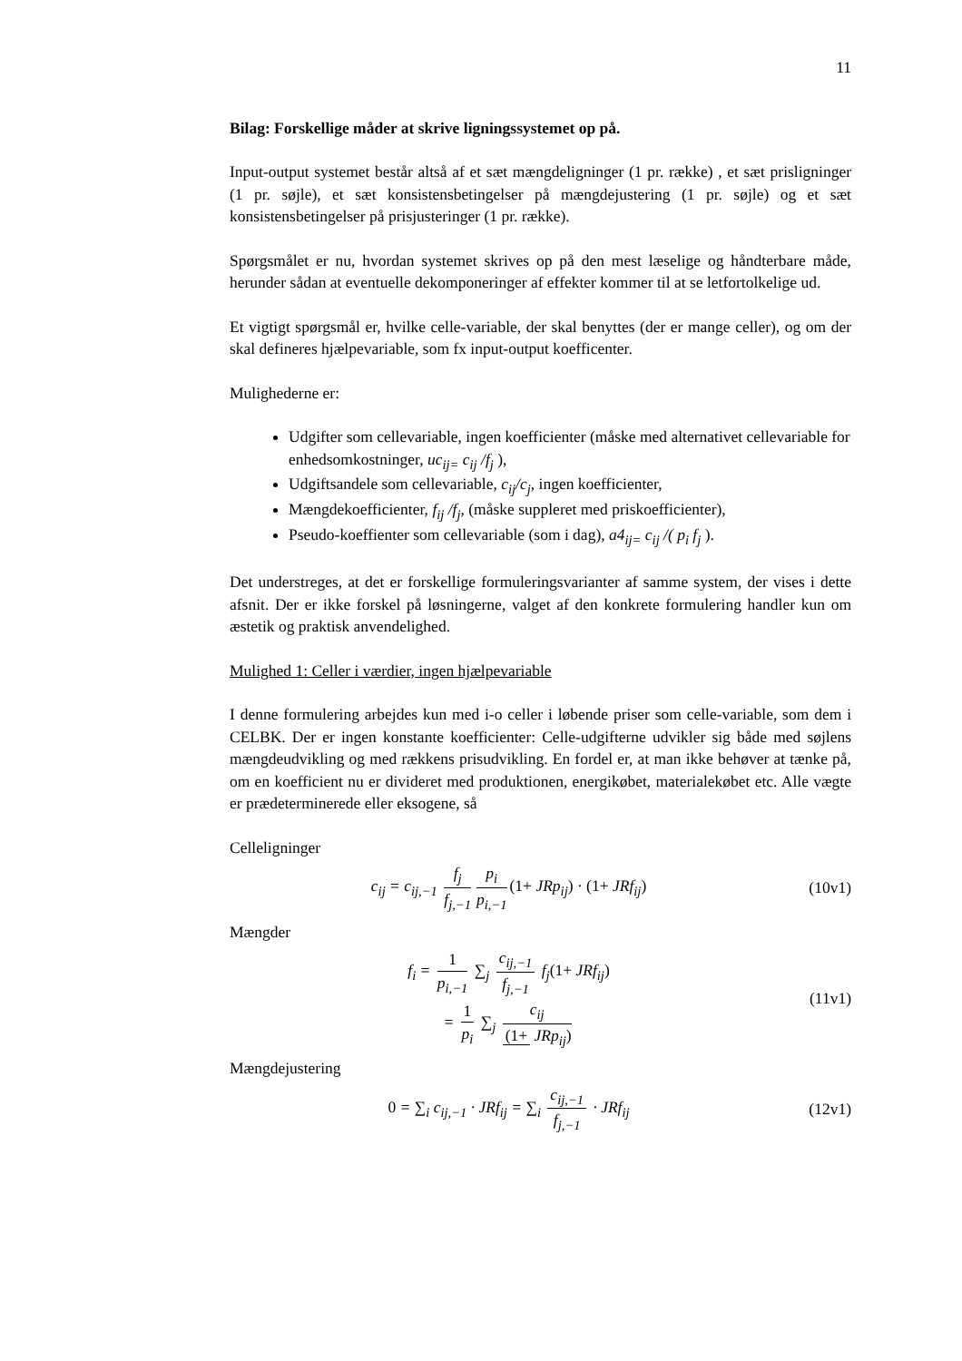11
Bilag: Forskellige måder at skrive ligningssystemet op på.
Input-output systemet består altså af et sæt mængdeligninger (1 pr. række) , et sæt prisligninger (1 pr. søjle), et sæt konsistensbetingelser på mængdejustering (1 pr. søjle) og et sæt konsistensbetingelser på prisjusteringer (1 pr. række).
Spørgsmålet er nu, hvordan systemet skrives op på den mest læselige og håndterbare måde, herunder sådan at eventuelle dekomponeringer af effekter kommer til at se letfortolkelige ud.
Et vigtigt spørgsmål er, hvilke celle-variable, der skal benyttes (der er mange celler), og om der skal defineres hjælpevariable, som fx input-output koefficenter.
Mulighederne er:
Udgifter som cellevariable, ingen koefficienter (måske med alternativet cellevariable for enhedsomkostninger, uc<sub>ij=</sub> c<sub>ij</sub> /f<sub>j</sub> ),
Udgiftsandele som cellevariable, c<sub>ij</sub>/c<sub>j</sub>, ingen koefficienter,
Mængdekoefficienter, f<sub>ij</sub> /f<sub>j</sub>, (måske suppleret med priskoefficienter),
Pseudo-koeffienter som cellevariable (som i dag), a4<sub>ij=</sub> c<sub>ij</sub> /( p<sub>i</sub> f<sub>j</sub> ).
Det understreges, at det er forskellige formuleringsvarianter af samme system, der vises i dette afsnit. Der er ikke forskel på løsningerne, valget af den konkrete formulering handler kun om æstetik og praktisk anvendelighed.
Mulighed 1: Celler i værdier, ingen hjælpevariable
I denne formulering arbejdes kun med i-o celler i løbende priser som celle-variable, som dem i CELBK. Der er ingen konstante koefficienter: Celle-udgifterne udvikler sig både med søjlens mængdeudvikling og med rækkens prisudvikling. En fordel er, at man ikke behøver at tænke på, om en koefficient nu er divideret med produktionen, energikøbet, materialekøbet etc. Alle vægte er prædeterminerede eller eksogene, så
Celleligninger
c<sub>ij</sub> = c<sub>ij,−1</sub> f<sub>j</sub> f<sub>j,−1</sub> p<sub>i</sub> p<sub>i,−1</sub> (1+ JRp<sub>ij</sub>) · (1+ JRf<sub>ij</sub>)
(10v1)
Mængder
f<sub>i</sub> = 1 p<sub>i,−1</sub> ∑<sub>j</sub> c<sub>ij,−1</sub> f<sub>j,−1</sub> f<sub>j</sub>(1+ JRf<sub>ij</sub>)
= 1 p<sub>i</sub> ∑<sub>j</sub> c<sub>ij</sub> (1+ JRp<sub>ij</sub>)
(11v1)
Mængdejustering
0 = ∑<sub>i</sub> c<sub>ij,−1</sub> · JRf<sub>ij</sub> = ∑<sub>i</sub> c<sub>ij,−1</sub> f<sub>j,−1</sub> · JRf<sub>ij</sub>
(12v1)